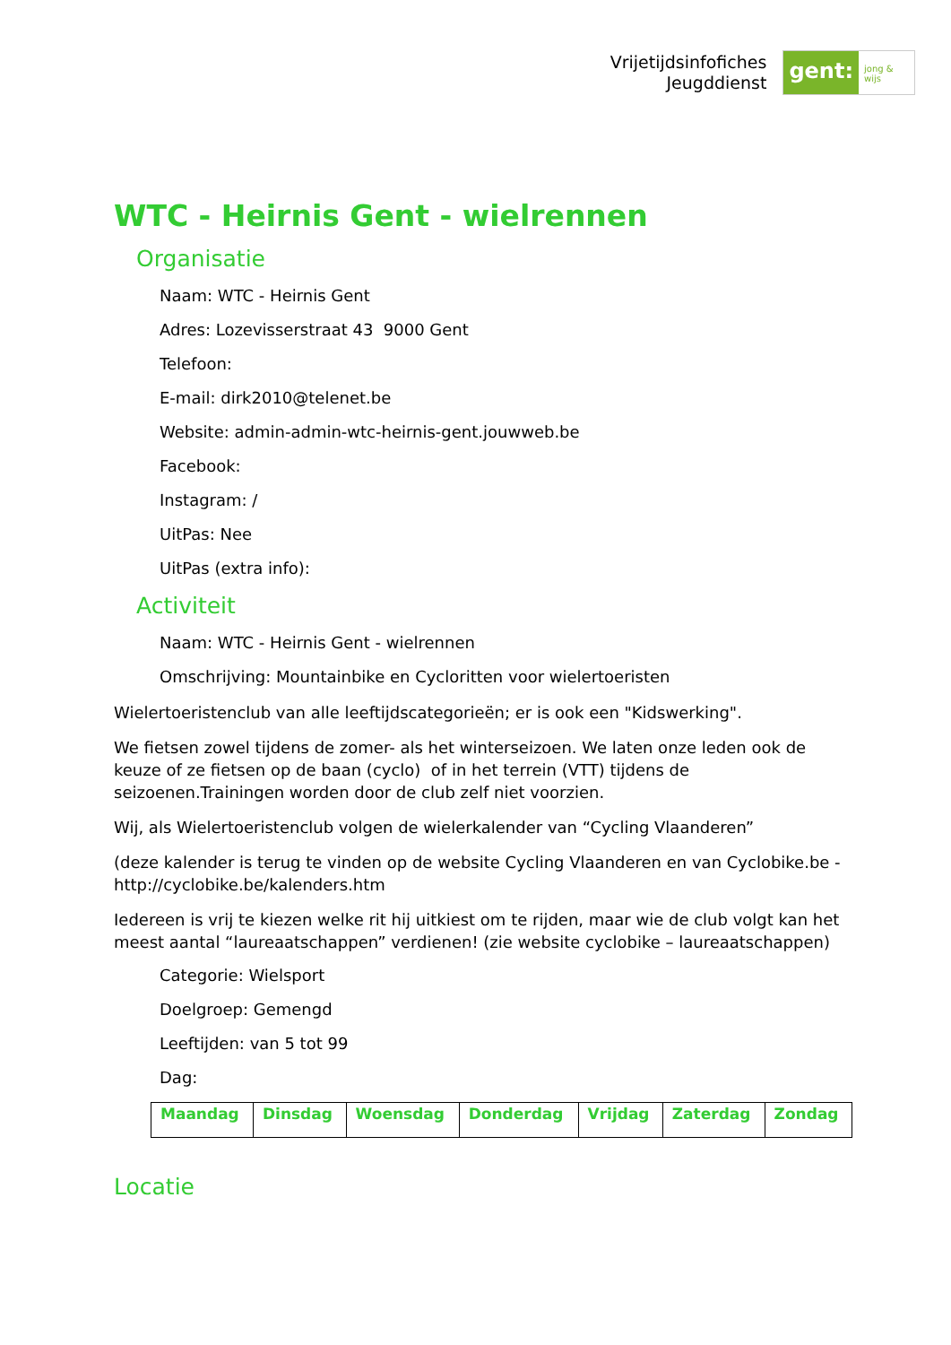Vrijetijdsinfofiches
Jeugddienst
gent:
jong & wijs
WTC - Heirnis Gent - wielrennen
Organisatie
Naam: WTC - Heirnis Gent
Adres: Lozevisserstraat 43 9000 Gent
Telefoon:
E-mail: dirk2010@telenet.be
Website: admin-admin-wtc-heirnis-gent.jouwweb.be
Facebook:
Instagram: /
UitPas: Nee
UitPas (extra info):
Activiteit
Naam: WTC - Heirnis Gent - wielrennen
Omschrijving: Mountainbike en Cycloritten voor wielertoeristen
Wielertoeristenclub van alle leeftijdscategorieën; er is ook een "Kidswerking".
We fietsen zowel tijdens de zomer- als het winterseizoen. We laten onze leden ook de keuze of ze fietsen op de baan (cyclo) of in het terrein (VTT) tijdens de seizoenen.Trainingen worden door de club zelf niet voorzien.
Wij, als Wielertoeristenclub volgen de wielerkalender van “Cycling Vlaanderen”
(deze kalender is terug te vinden op de website Cycling Vlaanderen en van Cyclobike.be - http://cyclobike.be/kalenders.htm
Iedereen is vrij te kiezen welke rit hij uitkiest om te rijden, maar wie de club volgt kan het meest aantal “laureaatschappen” verdienen! (zie website cyclobike – laureaatschappen)
Categorie: Wielsport
Doelgroep: Gemengd
Leeftijden: van 5 tot 99
Dag:
| Maandag | Dinsdag | Woensdag | Donderdag | Vrijdag | Zaterdag | Zondag |
Locatie